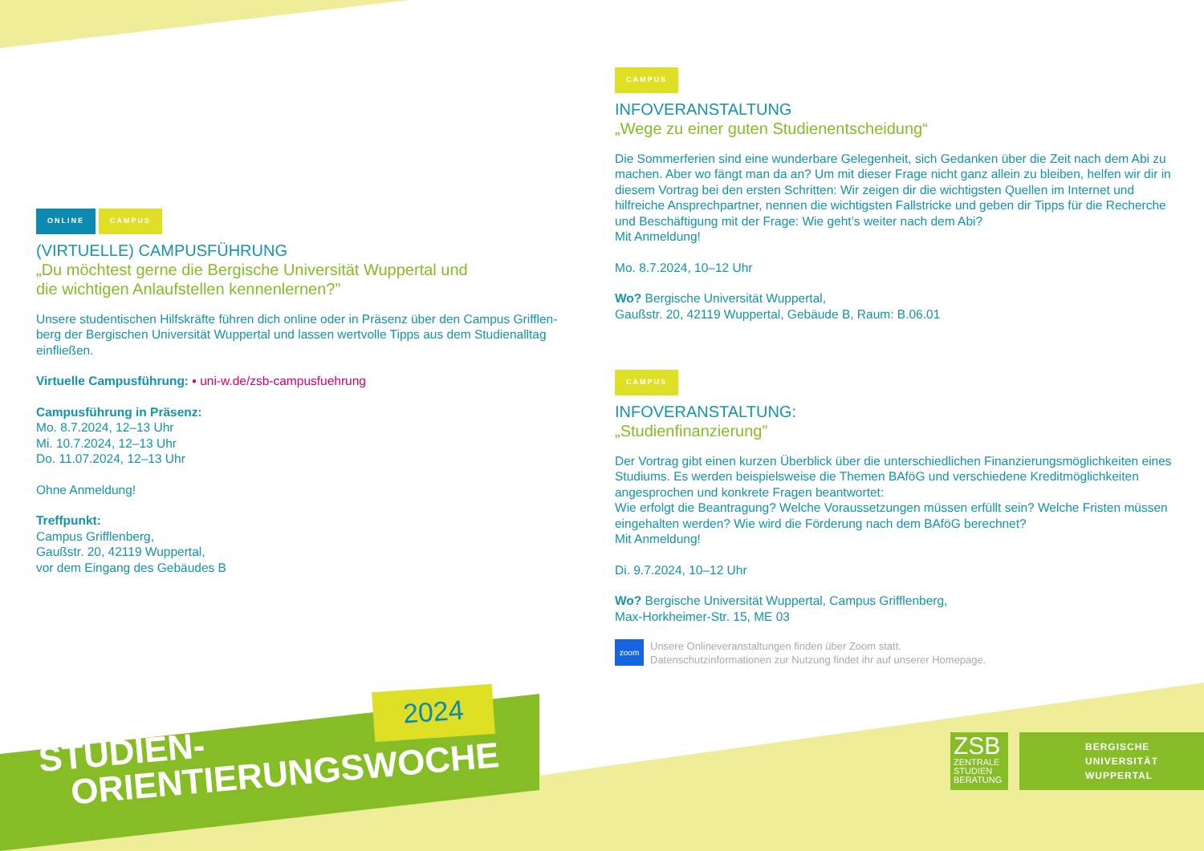ONLINE CAMPUS
(VIRTUELLE) CAMPUSFÜHRUNG
„Du möchtest gerne die Bergische Universität Wuppertal und
die wichtigen Anlaufstellen kennenlernen?”
Unsere studentischen Hilfskräfte führen dich online oder in Präsenz über den Campus Grifflen-berg der Bergischen Universität Wuppertal und lassen wertvolle Tipps aus dem Studienalltag einfließen.
Virtuelle Campusführung: ▪ uni-w.de/zsb-campusfuehrung
Campusführung in Präsenz:
Mo. 8.7.2024, 12–13 Uhr
Mi. 10.7.2024, 12–13 Uhr
Do. 11.07.2024, 12–13 Uhr
Ohne Anmeldung!
Treffpunkt:
Campus Grifflenberg,
Gaußstr. 20, 42119 Wuppertal,
vor dem Eingang des Gebäudes B
CAMPUS
INFOVERANSTALTUNG
„Wege zu einer guten Studienentscheidung“
Die Sommerferien sind eine wunderbare Gelegenheit, sich Gedanken über die Zeit nach dem Abi zu machen. Aber wo fängt man da an? Um mit dieser Frage nicht ganz allein zu bleiben, helfen wir dir in diesem Vortrag bei den ersten Schritten: Wir zeigen dir die wichtigsten Quellen im Internet und hilfreiche Ansprechpartner, nennen die wichtigsten Fallstricke und geben dir Tipps für die Recherche und Beschäftigung mit der Frage: Wie geht’s weiter nach dem Abi?
Mit Anmeldung!
Mo. 8.7.2024, 10–12 Uhr
Wo? Bergische Universität Wuppertal,
Gaußstr. 20, 42119 Wuppertal, Gebäude B, Raum: B.06.01
CAMPUS
INFOVERANSTALTUNG:
„Studienfinanzierung”
Der Vortrag gibt einen kurzen Überblick über die unterschiedlichen Finanzierungsmöglichkeiten eines Studiums. Es werden beispielsweise die Themen BAföG und verschiedene Kreditmöglichkeiten angesprochen und konkrete Fragen beantwortet:
Wie erfolgt die Beantragung? Welche Voraussetzungen müssen erfüllt sein? Welche Fristen müssen eingehalten werden? Wie wird die Förderung nach dem BAföG berechnet?
Mit Anmeldung!
Di. 9.7.2024, 10–12 Uhr
Wo? Bergische Universität Wuppertal, Campus Grifflenberg,
Max-Horkheimer-Str. 15, ME 03
zoom
Unsere Onlineveranstaltungen finden über Zoom statt.
Datenschutzinformationen zur Nutzung findet ihr auf unserer Homepage.
2024
STUDIEN-
ORIENTIERUNGSWOCHE
ZSB
ZENTRALE
STUDIEN
BERATUNG
BERGISCHE
UNIVERSITÄT
WUPPERTAL